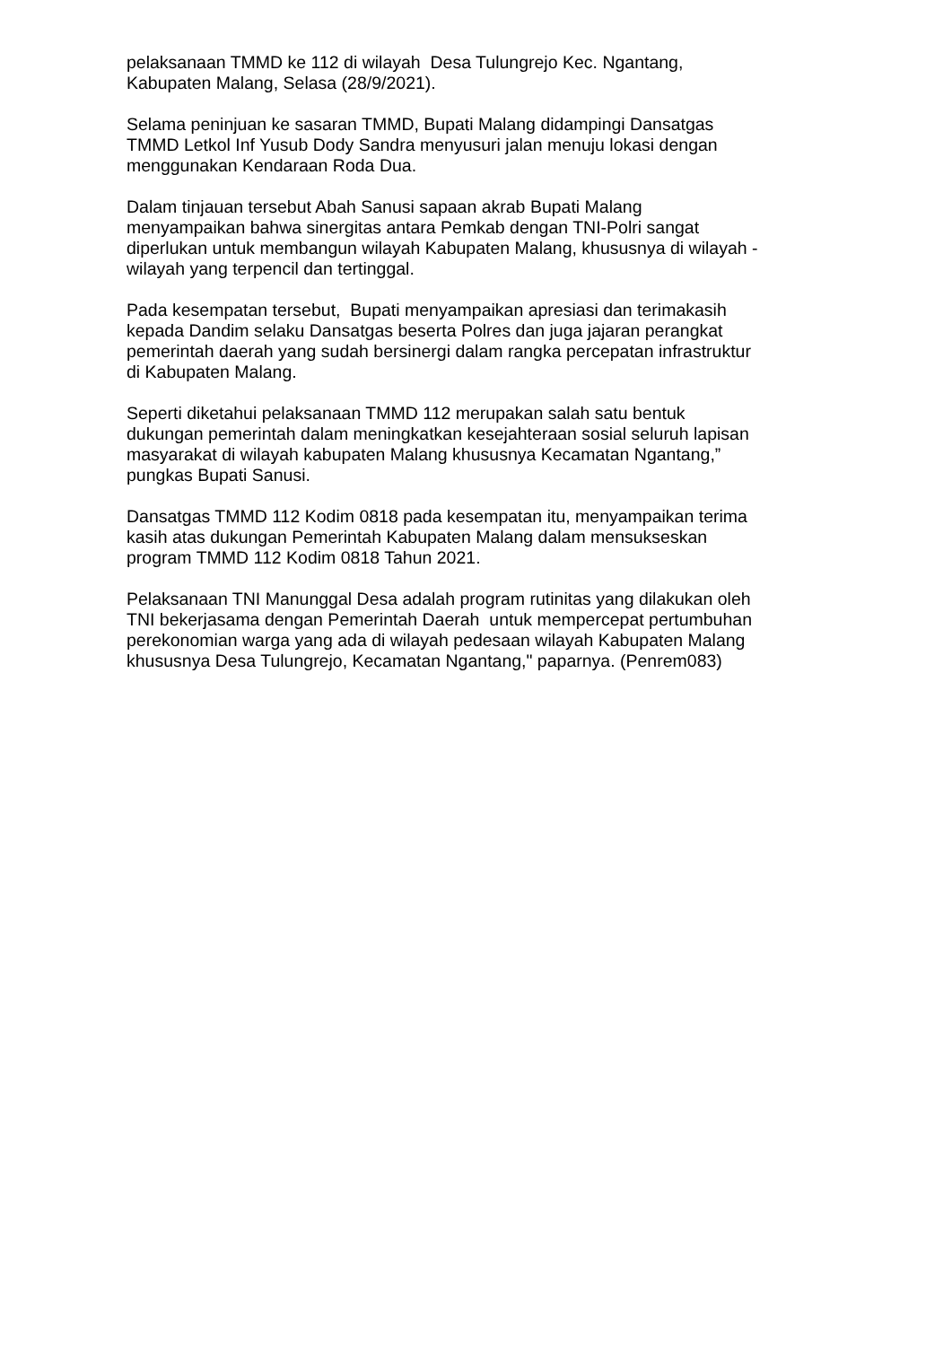pelaksanaan TMMD ke 112 di wilayah Desa Tulungrejo Kec. Ngantang,
Kabupaten Malang, Selasa (28/9/2021).
Selama peninjuan ke sasaran TMMD, Bupati Malang didampingi Dansatgas
TMMD Letkol Inf Yusub Dody Sandra menyusuri jalan menuju lokasi dengan
menggunakan Kendaraan Roda Dua.
Dalam tinjauan tersebut Abah Sanusi sapaan akrab Bupati Malang
menyampaikan bahwa sinergitas antara Pemkab dengan TNI-Polri sangat
diperlukan untuk membangun wilayah Kabupaten Malang, khususnya di wilayah -
wilayah yang terpencil dan tertinggal.
Pada kesempatan tersebut, Bupati menyampaikan apresiasi dan terimakasih
kepada Dandim selaku Dansatgas beserta Polres dan juga jajaran perangkat
pemerintah daerah yang sudah bersinergi dalam rangka percepatan infrastruktur
di Kabupaten Malang.
Seperti diketahui pelaksanaan TMMD 112 merupakan salah satu bentuk
dukungan pemerintah dalam meningkatkan kesejahteraan sosial seluruh lapisan
masyarakat di wilayah kabupaten Malang khususnya Kecamatan Ngantang,”
pungkas Bupati Sanusi.
Dansatgas TMMD 112 Kodim 0818 pada kesempatan itu, menyampaikan terima
kasih atas dukungan Pemerintah Kabupaten Malang dalam mensukseskan
program TMMD 112 Kodim 0818 Tahun 2021.
Pelaksanaan TNI Manunggal Desa adalah program rutinitas yang dilakukan oleh
TNI bekerjasama dengan Pemerintah Daerah untuk mempercepat pertumbuhan
perekonomian warga yang ada di wilayah pedesaan wilayah Kabupaten Malang
khususnya Desa Tulungrejo, Kecamatan Ngantang," paparnya. (Penrem083)